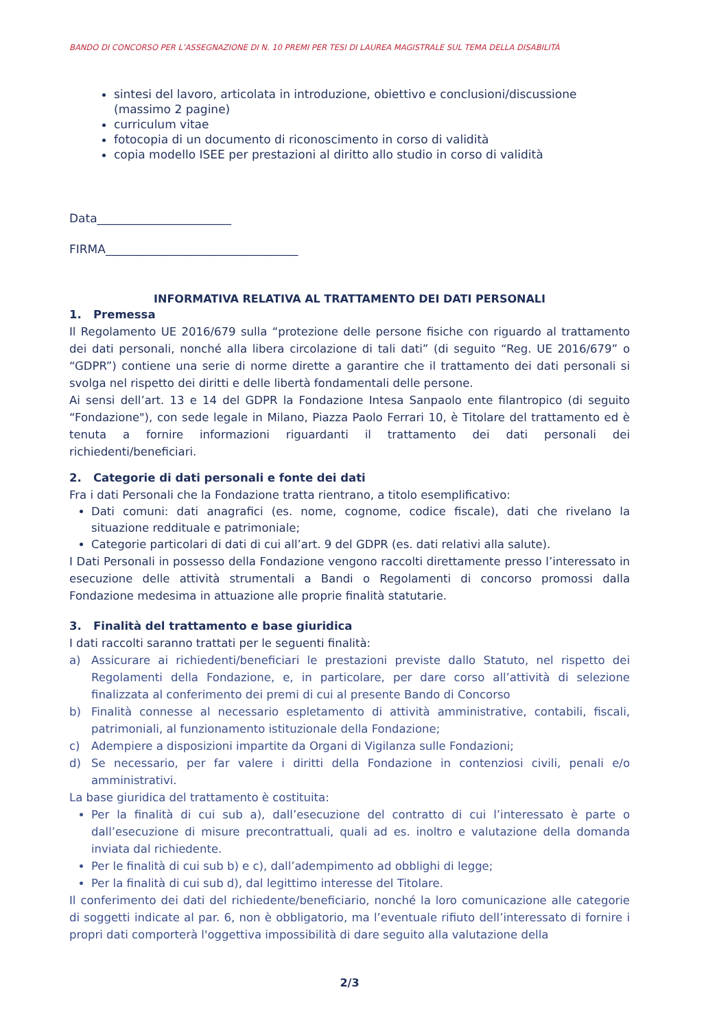BANDO DI CONCORSO PER L’ASSEGNAZIONE DI N. 10 PREMI PER TESI DI LAUREA MAGISTRALE SUL TEMA DELLA DISABILITÀ
sintesi del lavoro, articolata in introduzione, obiettivo e conclusioni/discussione (massimo 2 pagine)
curriculum vitae
fotocopia di un documento di riconoscimento in corso di validità
copia modello ISEE per prestazioni al diritto allo studio in corso di validità
Data_______________________
FIRMA_________________________________
INFORMATIVA RELATIVA AL TRATTAMENTO DEI DATI PERSONALI
1. Premessa
Il Regolamento UE 2016/679 sulla “protezione delle persone fisiche con riguardo al trattamento dei dati personali, nonché alla libera circolazione di tali dati” (di seguito “Reg. UE 2016/679” o “GDPR”) contiene una serie di norme dirette a garantire che il trattamento dei dati personali si svolga nel rispetto dei diritti e delle libertà fondamentali delle persone.
Ai sensi dell’art. 13 e 14 del GDPR la Fondazione Intesa Sanpaolo ente filantropico (di seguito “Fondazione"), con sede legale in Milano, Piazza Paolo Ferrari 10, è Titolare del trattamento ed è tenuta a fornire informazioni riguardanti il trattamento dei dati personali dei richiedenti/beneficiari.
2. Categorie di dati personali e fonte dei dati
Fra i dati Personali che la Fondazione tratta rientrano, a titolo esemplificativo:
Dati comuni: dati anagrafici (es. nome, cognome, codice fiscale), dati che rivelano la situazione reddituale e patrimoniale;
Categorie particolari di dati di cui all’art. 9 del GDPR (es. dati relativi alla salute).
I Dati Personali in possesso della Fondazione vengono raccolti direttamente presso l’interessato in esecuzione delle attività strumentali a Bandi o Regolamenti di concorso promossi dalla Fondazione medesima in attuazione alle proprie finalità statutarie.
3. Finalità del trattamento e base giuridica
I dati raccolti saranno trattati per le seguenti finalità:
a) Assicurare ai richiedenti/beneficiari le prestazioni previste dallo Statuto, nel rispetto dei Regolamenti della Fondazione, e, in particolare, per dare corso all’attività di selezione finalizzata al conferimento dei premi di cui al presente Bando di Concorso
b) Finalità connesse al necessario espletamento di attività amministrative, contabili, fiscali, patrimoniali, al funzionamento istituzionale della Fondazione;
c) Adempiere a disposizioni impartite da Organi di Vigilanza sulle Fondazioni;
d) Se necessario, per far valere i diritti della Fondazione in contenziosi civili, penali e/o amministrativi.
La base giuridica del trattamento è costituita:
Per la finalità di cui sub a), dall’esecuzione del contratto di cui l’interessato è parte o dall’esecuzione di misure precontrattuali, quali ad es. inoltro e valutazione della domanda inviata dal richiedente.
Per le finalità di cui sub b) e c), dall’adempimento ad obblighi di legge;
Per la finalità di cui sub d), dal legittimo interesse del Titolare.
Il conferimento dei dati del richiedente/beneficiario, nonché la loro comunicazione alle categorie di soggetti indicate al par. 6, non è obbligatorio, ma l’eventuale rifiuto dell’interessato di fornire i propri dati comporterà l'oggettiva impossibilità di dare seguito alla valutazione della
2/3